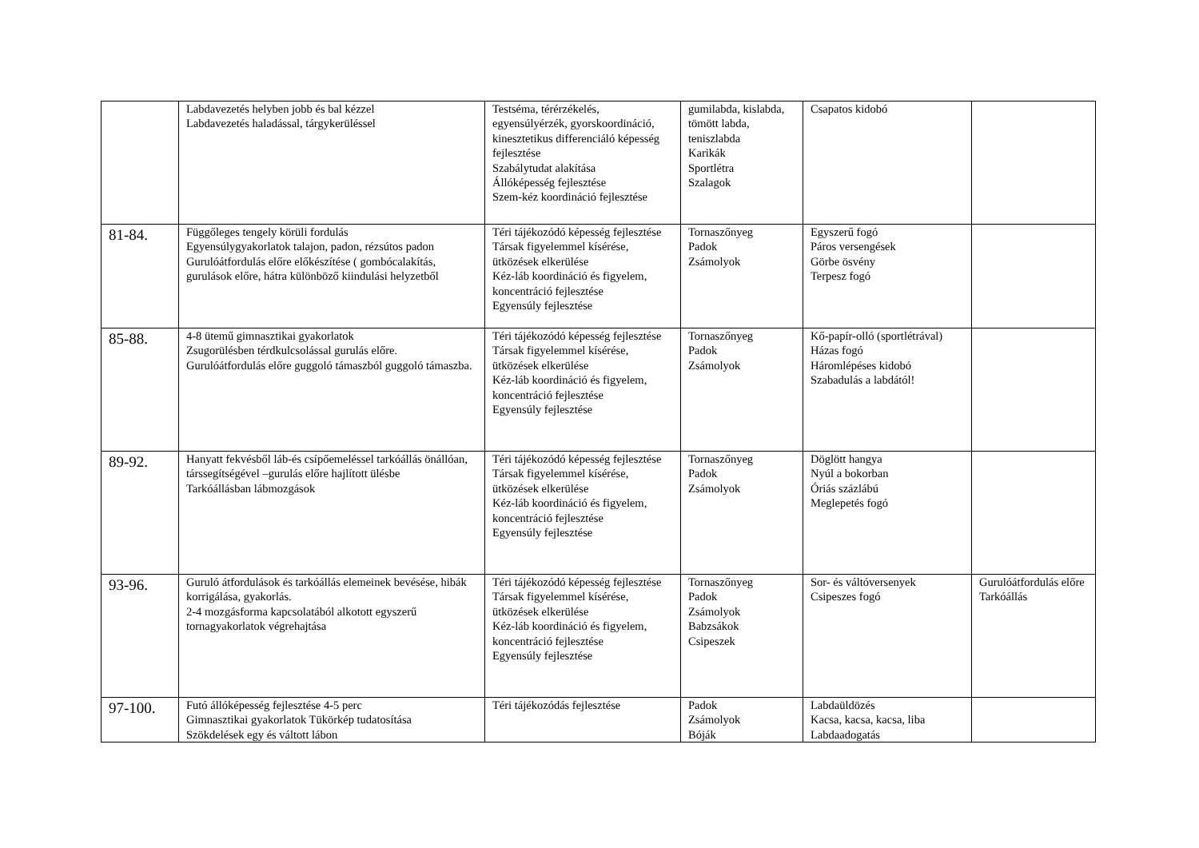| | Labdavezetés helyben jobb és bal kézzel Labdavezetés haladással, tárgykerüléssel | Testséma, térérzékelés, egyensúlyérzék, gyorskoordináció, kinesztetikus differenciáló képesség fejlesztése Szabálytudat alakítása Állóképesség fejlesztése Szem-kéz koordináció fejlesztése | gumilabda, kislabda, tömött labda, teniszlabda Karikák Sportlétra Szalagok | Csapatos kidobó | |
| 81-84. | Függőleges tengely körüli fordulás Egyensúlygyakorlatok talajon, padon, rézsútos padon Gurulóátfordulás előre előkészítése ( gombócalakítás, gurulások előre, hátra különböző kiindulási helyzetből | Téri tájékozódó képesség fejlesztése Társak figyelemmel kísérése, ütközések elkerülése Kéz-láb koordináció és figyelem, koncentráció fejlesztése Egyensúly fejlesztése | Tornaszőnyeg Padok Zsámolyok | Egyszerű fogó Páros versengések Görbe ösvény Terpesz fogó | |
| 85-88. | 4-8 ütemű gimnasztikai gyakorlatok Zsugorülésben térdkulcsolással gurulás előre. Gurulóátfordulás előre guggoló támaszból guggoló támaszba. | Téri tájékozódó képesség fejlesztése Társak figyelemmel kísérése, ütközések elkerülése Kéz-láb koordináció és figyelem, koncentráció fejlesztése Egyensúly fejlesztése | Tornaszőnyeg Padok Zsámolyok | Kő-papír-olló (sportlétrával) Házas fogó Háromlépéses kidobó Szabadulás a labdától! | |
| 89-92. | Hanyatt fekvésből láb-és csípőemeléssel tarkóállás önállóan, társsegítségével –gurulás előre hajlított ülésbe Tarkóállásban lábmozgások | Téri tájékozódó képesség fejlesztése Társak figyelemmel kísérése, ütközések elkerülése Kéz-láb koordináció és figyelem, koncentráció fejlesztése Egyensúly fejlesztése | Tornaszőnyeg Padok Zsámolyok | Döglött hangya Nyúl a bokorban Óriás százlábú Meglepetés fogó | |
| 93-96. | Guruló átfordulások és tarkóállás elemeinek bevésése, hibák korrigálása, gyakorlás. 2-4 mozgásforma kapcsolatából alkotott egyszerű tornagyakorlatok végrehajtása | Téri tájékozódó képesség fejlesztése Társak figyelemmel kísérése, ütközések elkerülése Kéz-láb koordináció és figyelem, koncentráció fejlesztése Egyensúly fejlesztése | Tornaszőnyeg Padok Zsámolyok Babzsákok Csipeszek | Sor- és váltóversenyek Csipeszes fogó | Gurulóátfordulás előre Tarkóállás |
| 97-100. | Futó állóképesség fejlesztése 4-5 perc Gimnasztikai gyakorlatok Tükörkép tudatosítása Szökdelések egy és váltott lábon | Téri tájékozódás fejlesztése | Padok Zsámolyok Bóják | Labdaüldözés Kacsa, kacsa, kacsa, liba Labdaadogatás | |